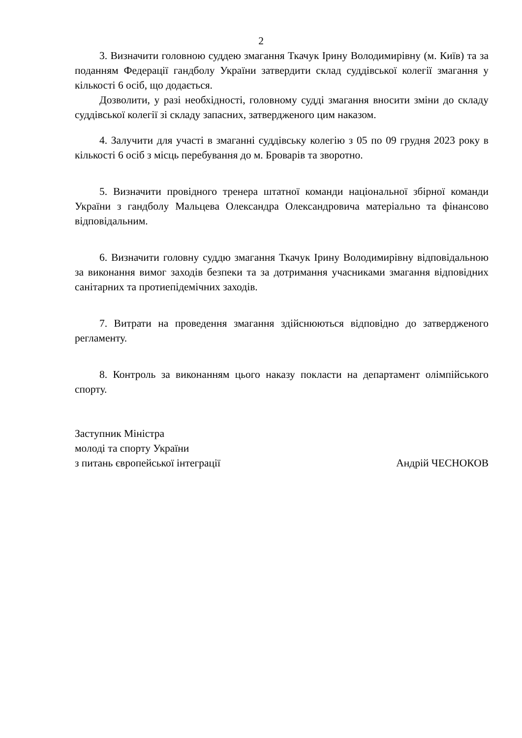2
3. Визначити головною суддею змагання Ткачук Ірину Володимирівну (м. Київ) та за поданням Федерації гандболу України затвердити склад суддівської колегії змагання у кількості 6 осіб, що додається.
Дозволити, у разі необхідності, головному судді змагання вносити зміни до складу суддівської колегії зі складу запасних, затвердженого цим наказом.
4. Залучити для участі в змаганні суддівську колегію з 05 по 09 грудня 2023 року в кількості 6 осіб з місць перебування до м. Броварів та зворотно.
5. Визначити провідного тренера штатної команди національної збірної команди України з гандболу Мальцева Олександра Олександровича матеріально та фінансово відповідальним.
6. Визначити головну суддю змагання Ткачук Ірину Володимирівну відповідальною за виконання вимог заходів безпеки та за дотримання учасниками змагання відповідних санітарних та протиепідемічних заходів.
7. Витрати на проведення змагання здійснюються відповідно до затвердженого регламенту.
8. Контроль за виконанням цього наказу покласти на департамент олімпійського спорту.
Заступник Міністра
молоді та спорту України
з питань європейської інтеграції Андрій ЧЕСНОКОВ